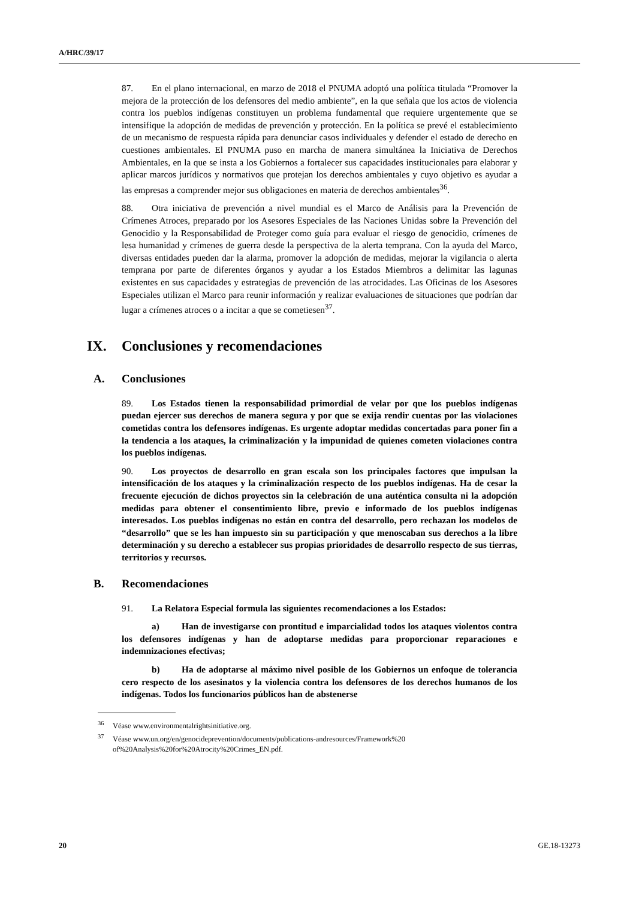A/HRC/39/17
87. En el plano internacional, en marzo de 2018 el PNUMA adoptó una política titulada “Promover la mejora de la protección de los defensores del medio ambiente”, en la que señala que los actos de violencia contra los pueblos indígenas constituyen un problema fundamental que requiere urgentemente que se intensifique la adopción de medidas de prevención y protección. En la política se prevé el establecimiento de un mecanismo de respuesta rápida para denunciar casos individuales y defender el estado de derecho en cuestiones ambientales. El PNUMA puso en marcha de manera simultánea la Iniciativa de Derechos Ambientales, en la que se insta a los Gobiernos a fortalecer sus capacidades institucionales para elaborar y aplicar marcos jurídicos y normativos que protejan los derechos ambientales y cuyo objetivo es ayudar a las empresas a comprender mejor sus obligaciones en materia de derechos ambientales<sup>36</sup>.
88. Otra iniciativa de prevención a nivel mundial es el Marco de Análisis para la Prevención de Crímenes Atroces, preparado por los Asesores Especiales de las Naciones Unidas sobre la Prevención del Genocidio y la Responsabilidad de Proteger como guía para evaluar el riesgo de genocidio, crímenes de lesa humanidad y crímenes de guerra desde la perspectiva de la alerta temprana. Con la ayuda del Marco, diversas entidades pueden dar la alarma, promover la adopción de medidas, mejorar la vigilancia o alerta temprana por parte de diferentes órganos y ayudar a los Estados Miembros a delimitar las lagunas existentes en sus capacidades y estrategias de prevención de las atrocidades. Las Oficinas de los Asesores Especiales utilizan el Marco para reunir información y realizar evaluaciones de situaciones que podrían dar lugar a crímenes atroces o a incitar a que se cometiesen<sup>37</sup>.
IX. Conclusiones y recomendaciones
A. Conclusiones
89. Los Estados tienen la responsabilidad primordial de velar por que los pueblos indígenas puedan ejercer sus derechos de manera segura y por que se exija rendir cuentas por las violaciones cometidas contra los defensores indígenas. Es urgente adoptar medidas concertadas para poner fin a la tendencia a los ataques, la criminalización y la impunidad de quienes cometen violaciones contra los pueblos indígenas.
90. Los proyectos de desarrollo en gran escala son los principales factores que impulsan la intensificación de los ataques y la criminalización respecto de los pueblos indígenas. Ha de cesar la frecuente ejecución de dichos proyectos sin la celebración de una auténtica consulta ni la adopción medidas para obtener el consentimiento libre, previo e informado de los pueblos indígenas interesados. Los pueblos indígenas no están en contra del desarrollo, pero rechazan los modelos de “desarrollo” que se les han impuesto sin su participación y que menoscaban sus derechos a la libre determinación y su derecho a establecer sus propias prioridades de desarrollo respecto de sus tierras, territorios y recursos.
B. Recomendaciones
91. La Relatora Especial formula las siguientes recomendaciones a los Estados:
a) Han de investigarse con prontitud e imparcialidad todos los ataques violentos contra los defensores indígenas y han de adoptarse medidas para proporcionar reparaciones e indemnizaciones efectivas;
b) Ha de adoptarse al máximo nivel posible de los Gobiernos un enfoque de tolerancia cero respecto de los asesinatos y la violencia contra los defensores de los derechos humanos de los indígenas. Todos los funcionarios públicos han de abstenerse
<sup>36</sup>Véase www.environmentalrightsinitiative.org.
<sup>37</sup>Véase www.un.org/en/genocideprevention/documents/publications-andresources/Framework%20 of%20Analysis%20for%20Atrocity%20Crimes_EN.pdf.
20 GE.18-13273